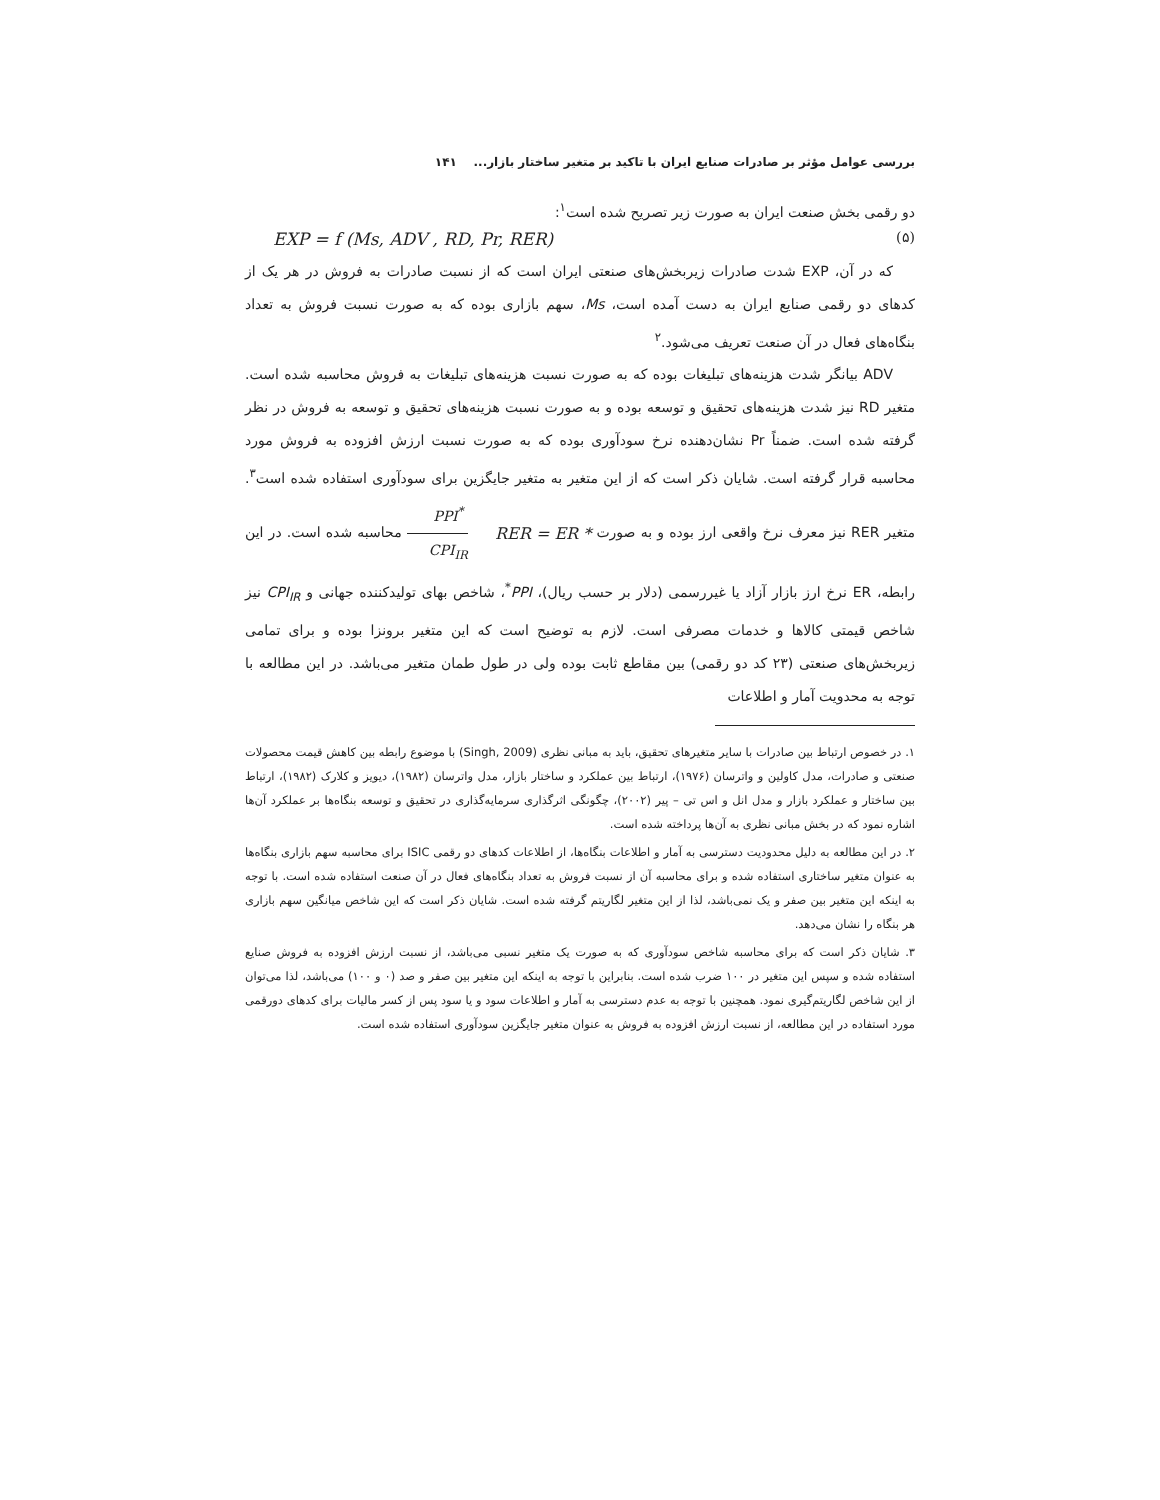بررسی عوامل مؤثر بر صادرات صنایع ایران با تاکید بر متغیر ساختار بازار... ۱۴۱
دو رقمی بخش صنعت ایران به صورت زیر تصریح شده است<sup>۱</sup>:
EXP = f (Ms, ADV , RD, Pr, RER) (۵)
که در آن، EXP شدت صادرات زیربخش‌های صنعتی ایران است که از نسبت صادرات به فروش در هر یک از کدهای دو رقمی صنایع ایران به دست آمده است، Ms، سهم بازاری بوده که به صورت نسبت فروش به تعداد بنگاه‌های فعال در آن صنعت تعریف می‌شود.<sup>۲</sup>
ADV بیانگر شدت هزینه‌های تبلیغات بوده که به صورت نسبت هزینه‌های تبلیغات به فروش محاسبه شده است. متغیر RD نیز شدت هزینه‌های تحقیق و توسعه بوده و به صورت نسبت هزینه‌های تحقیق و توسعه به فروش در نظر گرفته شده است. ضمناً Pr نشان‌دهنده نرخ سودآوری بوده که به صورت نسبت ارزش افزوده به فروش مورد محاسبه قرار گرفته است. شایان ذکر است که از این متغیر به متغیر جایگزین برای سودآوری استفاده شده است<sup>۳</sup>. متغیر RER نیز معرف نرخ واقعی ارز بوده و به صورت RER = ER * PPI<sup>*</sup> CPI<sub>IR</sub> محاسبه شده است. در این رابطه، ER نرخ ارز بازار آزاد یا غیررسمی (دلار بر حسب ریال)، PPI<sup>*</sup>، شاخص بهای تولیدکننده جهانی و CPI<sub>IR</sub> نیز شاخص قیمتی کالاها و خدمات مصرفی است. لازم به توضیح است که این متغیر برونزا بوده و برای تمامی زیربخش‌های صنعتی (۲۳ کد دو رقمی) بین مقاطع ثابت بوده ولی در طول طمان متغیر می‌باشد. در این مطالعه با توجه به محدویت آمار و اطلاعات
۱. در خصوص ارتباط بین صادرات با سایر متغیرهای تحقیق، باید به مبانی نظری (Singh, 2009) با موضوع رابطه بین کاهش قیمت محصولات صنعتی و صادرات، مدل کاولین و واترسان (۱۹۷۶)، ارتباط بین عملکرد و ساختار بازار، مدل واترسان (۱۹۸۲)، دیویز و کلارک (۱۹۸۲)، ارتباط بین ساختار و عملکرد بازار و مدل انل و اس تی – پیر (۲۰۰۲)، چگونگی اثرگذاری سرمایه‌گذاری در تحقیق و توسعه بنگاه‌ها بر عملکرد آن‌ها اشاره نمود که در بخش مبانی نظری به آن‌ها پرداخته شده است.
۲. در این مطالعه به دلیل محدودیت دسترسی به آمار و اطلاعات بنگاه‌ها، از اطلاعات کدهای دو رقمی ISIC برای محاسبه سهم بازاری بنگاه‌ها به عنوان متغیر ساختاری استفاده شده و برای محاسبه آن از نسبت فروش به تعداد بنگاه‌های فعال در آن صنعت استفاده شده است. با توجه به اینکه این متغیر بین صفر و یک نمی‌باشد، لذا از این متغیر لگاریتم گرفته شده است. شایان ذکر است که این شاخص میانگین سهم بازاری هر بنگاه را نشان می‌دهد.
۳. شایان ذکر است که برای محاسبه شاخص سودآوری که به صورت یک متغیر نسبی می‌باشد، از نسبت ارزش افزوده به فروش صنایع استفاده شده و سپس این متغیر در ۱۰۰ ضرب شده است. بنابراین با توجه به اینکه این متغیر بین صفر و صد (۰ و ۱۰۰) می‌باشد، لذا می‌توان از این شاخص لگاریتم‌گیری نمود. همچنین با توجه به عدم دسترسی به آمار و اطلاعات سود و یا سود پس از کسر مالیات برای کدهای دورقمی مورد استفاده در این مطالعه، از نسبت ارزش افزوده به فروش به عنوان متغیر جایگزین سودآوری استفاده شده است.